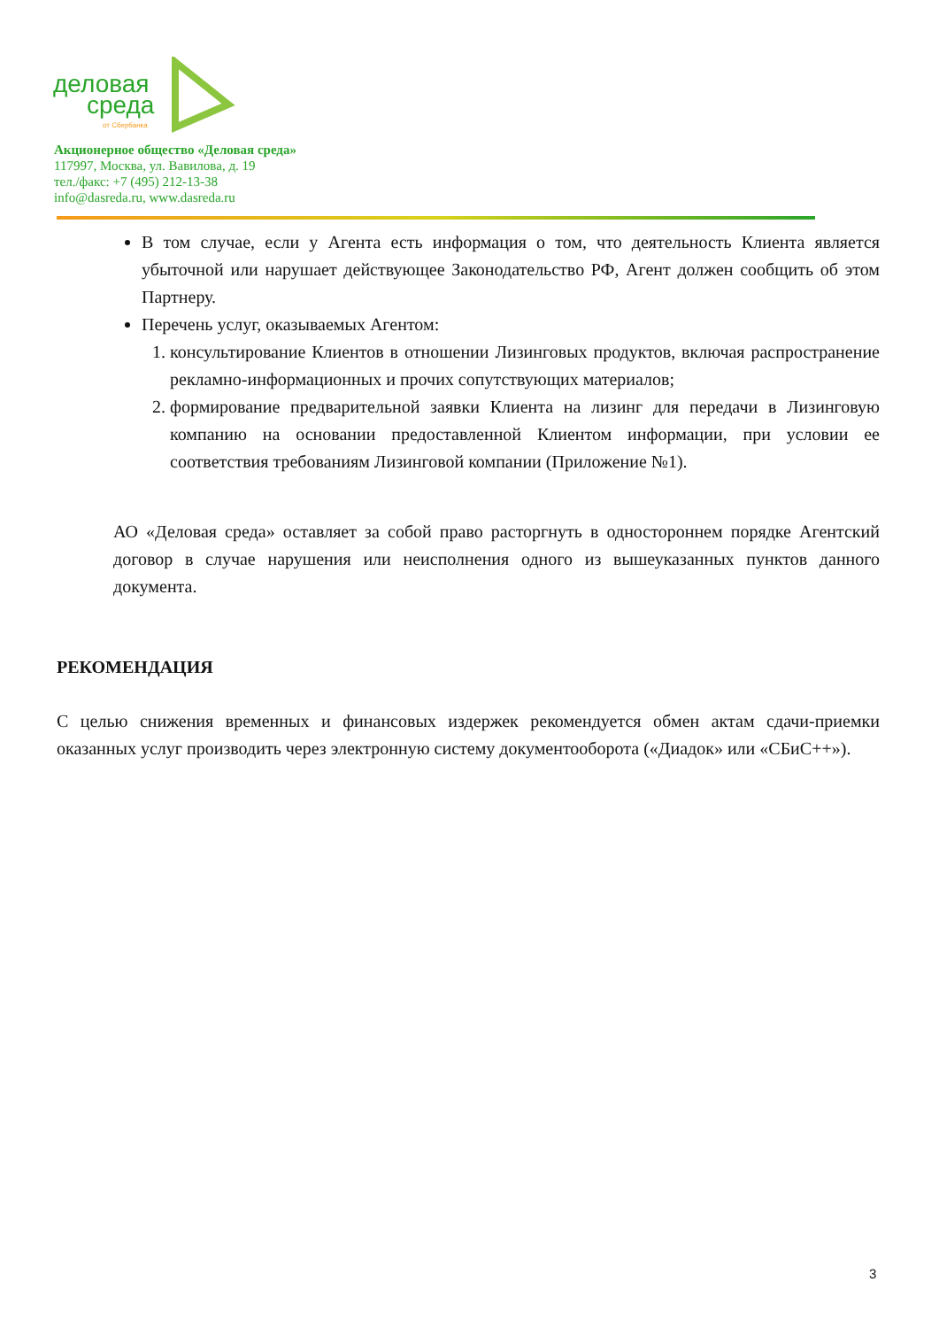деловая
среда
от Сбербанка
Акционерное общество «Деловая среда»
117997, Москва, ул. Вавилова, д. 19
тел./факс: +7 (495) 212-13-38
info@dasreda.ru, www.dasreda.ru
В том случае, если у Агента есть информация о том, что деятельность Клиента является убыточной или нарушает действующее Законодательство РФ, Агент должен сообщить об этом Партнеру.
Перечень услуг, оказываемых Агентом:
1. консультирование Клиентов в отношении Лизинговых продуктов, включая распространение рекламно-информационных и прочих сопутствующих материалов;
2. формирование предварительной заявки Клиента на лизинг для передачи в Лизинговую компанию на основании предоставленной Клиентом информации, при условии ее соответствия требованиям Лизинговой компании (Приложение №1).
АО «Деловая среда» оставляет за собой право расторгнуть в одностороннем порядке Агентский договор в случае нарушения или неисполнения одного из вышеуказанных пунктов данного документа.
РЕКОМЕНДАЦИЯ
С целью снижения временных и финансовых издержек рекомендуется обмен актам сдачи-приемки оказанных услуг производить через электронную систему документооборота («Диадок» или «СБиС++»).
3